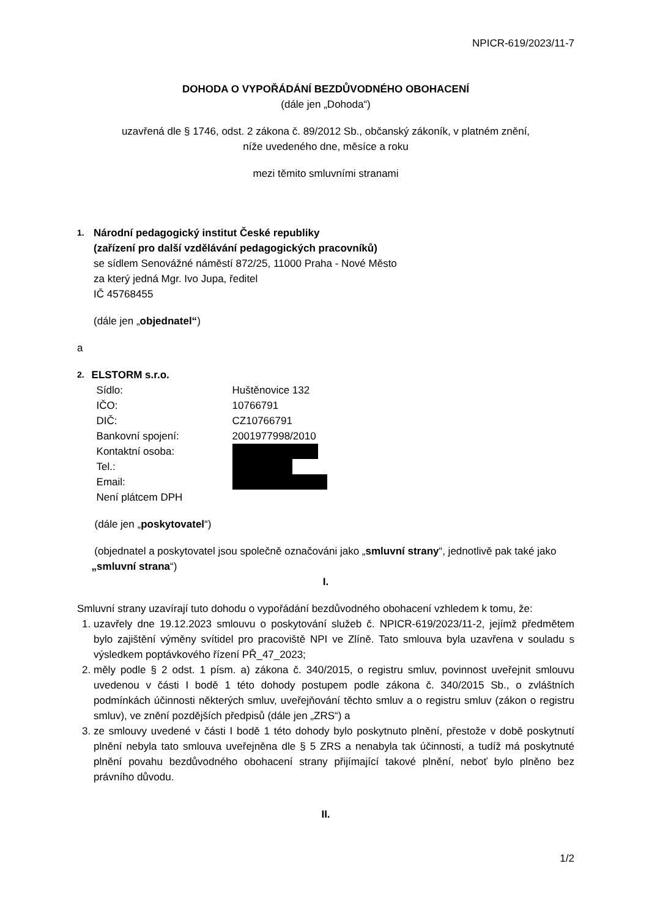NPICR-619/2023/11-7
DOHODA O VYPOŘÁDÁNÍ BEZDŮVODNÉHO OBOHACENÍ
(dále jen „Dohoda“)
uzavřená dle § 1746, odst. 2 zákona č. 89/2012 Sb., občanský zákoník, v platném znění,
níže uvedeného dne, měsíce a roku
mezi těmito smluvními stranami
1.
Národní pedagogický institut České republiky
(zařízení pro další vzdělávání pedagogických pracovníků)
se sídlem Senovážné náměstí 872/25, 11000 Praha - Nové Město
za který jedná Mgr. Ivo Jupa, ředitel
IČ 45768455
(dále jen „objednatel“)
a
2.
ELSTORM s.r.o.
Sídlo: Huštěnovice 132
IČO: 10766791
DIČ: CZ10766791
Bankovní spojení: 2001977998/2010
Kontaktní osoba:
Tel.:
Email:
Není plátcem DPH
(dále jen „poskytovatel“)
(objednatel a poskytovatel jsou společně označováni jako „smluvní strany“, jednotlivě pak také jako „smluvní strana“)
I.
Smluvní strany uzavírají tuto dohodu o vypořádání bezdůvodného obohacení vzhledem k tomu, že:
1. uzavřely dne 19.12.2023 smlouvu o poskytování služeb č. NPICR-619/2023/11-2, jejímž předmětem bylo zajištění výměny svítidel pro pracoviště NPI ve Zlíně. Tato smlouva byla uzavřena v souladu s výsledkem poptávkového řízení PŘ_47_2023;
2. měly podle § 2 odst. 1 písm. a) zákona č. 340/2015, o registru smluv, povinnost uveřejnit smlouvu uvedenou v části I bodě 1 této dohody postupem podle zákona č. 340/2015 Sb., o zvláštních podmínkách účinnosti některých smluv, uveřejňování těchto smluv a o registru smluv (zákon o registru smluv), ve znění pozdějších předpisů (dále jen „ZRS“) a
3. ze smlouvy uvedené v části I bodě 1 této dohody bylo poskytnuto plnění, přestože v době poskytnutí plnění nebyla tato smlouva uveřejněna dle § 5 ZRS a nenabyla tak účinnosti, a tudíž má poskytnuté plnění povahu bezdůvodného obohacení strany přijímající takové plnění, neboť bylo plněno bez právního důvodu.
II.
1/2